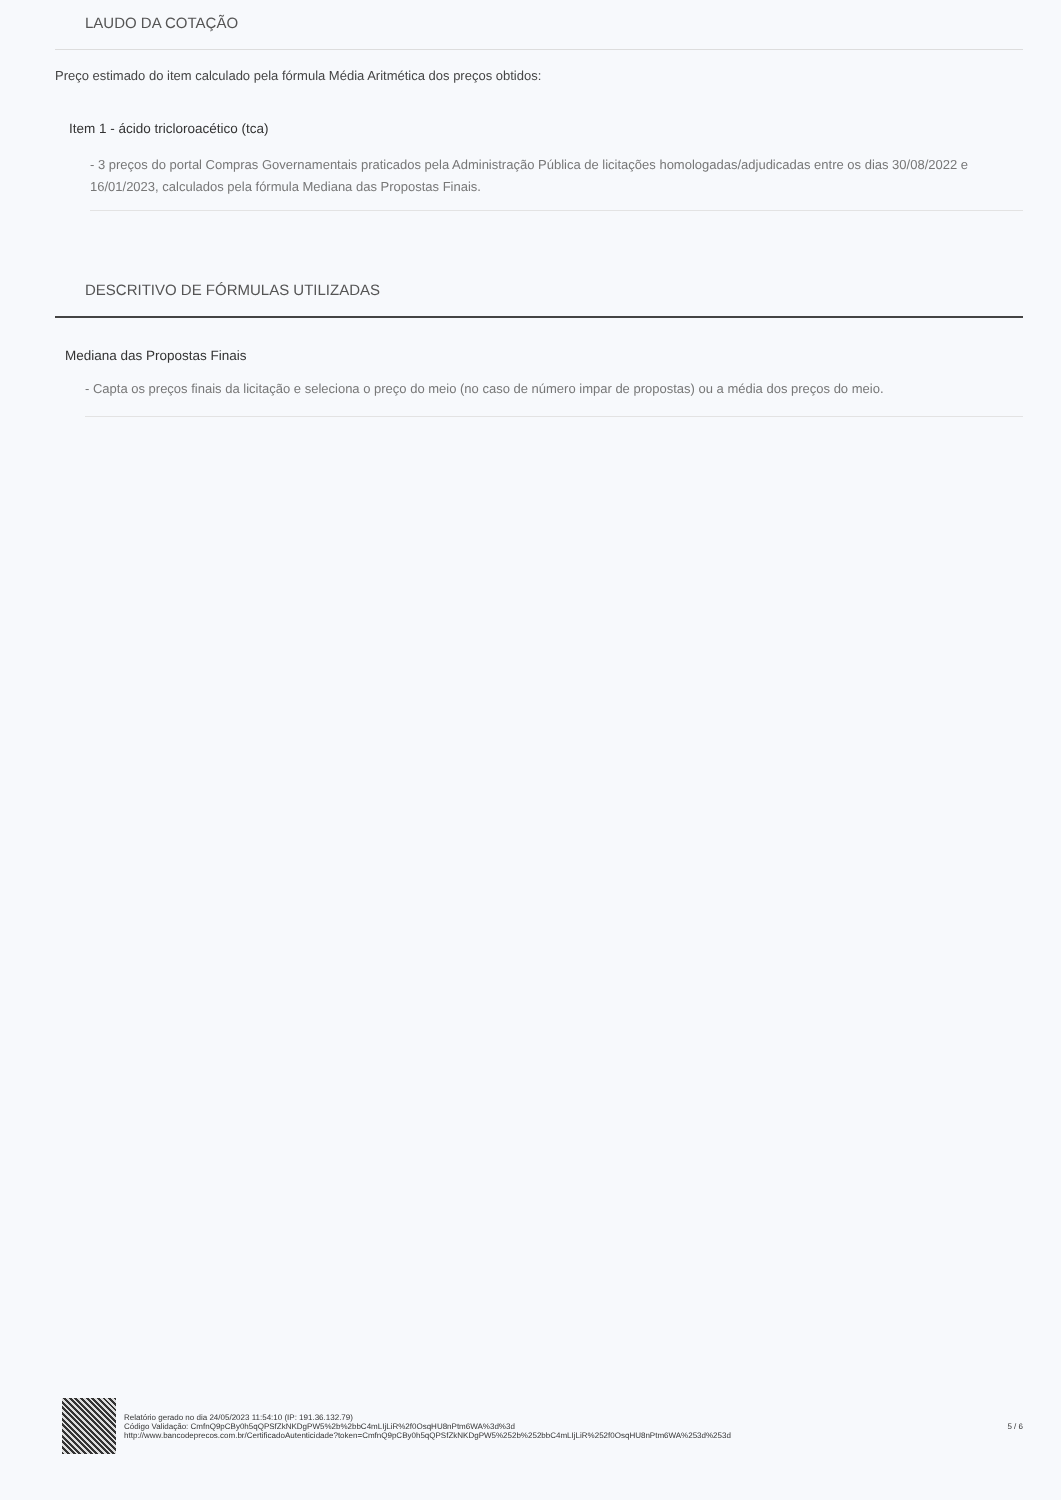LAUDO DA COTAÇÃO
Preço estimado do item calculado pela fórmula Média Aritmética dos preços obtidos:
Item 1 - ácido tricloroacético (tca)
- 3 preços do portal Compras Governamentais praticados pela Administração Pública de licitações homologadas/adjudicadas entre os dias 30/08/2022 e 16/01/2023, calculados pela fórmula Mediana das Propostas Finais.
DESCRITIVO DE FÓRMULAS UTILIZADAS
Mediana das Propostas Finais
- Capta os preços finais da licitação e seleciona o preço do meio (no caso de número impar de propostas) ou a média dos preços do meio.
Relatório gerado no dia 24/05/2023 11:54:10 (IP: 191.36.132.79)
Código Validação: CmfnQ9pCBy0h5qQPSfZkNKDgPW5%2b%2bbC4mLIjLiR%2f0OsqHU8nPtm6WA%3d%3d
http://www.bancodeprecos.com.br/CertificadoAutenticidade?token=CmfnQ9pCBy0h5qQPSfZkNKDgPW5%252b%252bbC4mLIjLiR%252f0OsqHU8nPtm6WA%253d%253d
5 / 6